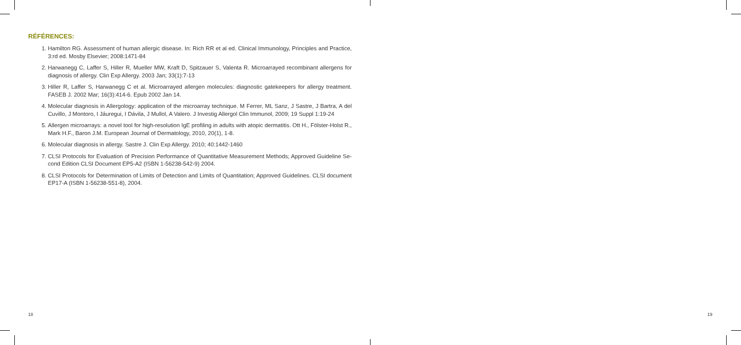RÉFÉRENCES:
1. Hamilton RG. Assessment of human allergic disease. In: Rich RR et al ed. Clinical Immunology, Principles and Practice, 3:rd ed. Mosby Elsevier; 2008:1471-84
2. Harwanegg C, Laffer S, Hiller R, Mueller MW, Kraft D, Spitzauer S, Valenta R. Microarrayed recombinant allergens for diagnosis of allergy. Clin Exp Allergy. 2003 Jan; 33(1):7-13
3. Hiller R, Laffer S, Harwanegg C et al. Microarrayed allergen molecules: diagnostic gatekeepers for allergy treatment. FASEB J. 2002 Mar; 16(3):414-6. Epub 2002 Jan 14.
4. Molecular diagnosis in Allergology: application of the microarray technique. M Ferrer, ML Sanz, J Sastre, J Bartra, A del Cuvillo, J Montoro, I Jáuregui, I Dávila, J Mullol, A Valero. J Investig Allergol Clin Immunol, 2009; 19 Suppl 1:19-24
5. Allergen microarrays: a novel tool for high-resolution IgE profiling in adults with atopic dermatitis. Ott H., Fölster-Holst R., Mark H.F., Baron J.M. European Journal of Dermatology, 2010, 20(1), 1-8.
6. Molecular diagnosis in allergy. Sastre J. Clin Exp Allergy. 2010; 40:1442-1460
7. CLSI Protocols for Evaluation of Precision Performance of Quantitative Measurement Methods; Approved Guideline Se-cond Edition CLSI Document EP5-A2 (ISBN 1-56238-542-9) 2004.
8. CLSI Protocols for Determination of Limits of Detection and Limits of Quantitation; Approved Guidelines. CLSI document EP17-A (ISBN 1-56238-551-8), 2004.
18 19